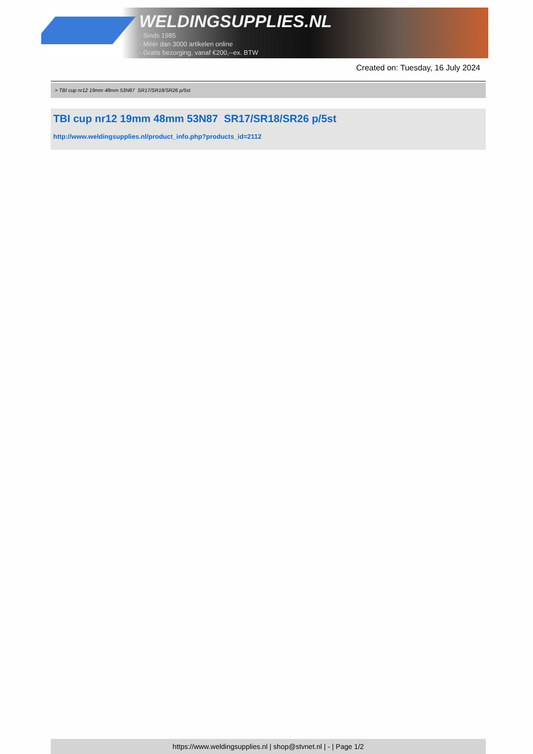WELDINGSUPPLIES.NL
- Sinds 1985
- Méér dan 3000 artikelen online
- Gratis bezorging, vanaf €200,--ex. BTW
Created on: Tuesday, 16 July 2024
> TBI cup nr12 19mm 48mm 53N87 SR17/SR18/SR26 p/5st
TBI cup nr12 19mm 48mm 53N87 SR17/SR18/SR26 p/5st
http://www.weldingsupplies.nl/product_info.php?products_id=2112
https://www.weldingsupplies.nl | shop@stvnet.nl | - | Page 1/2